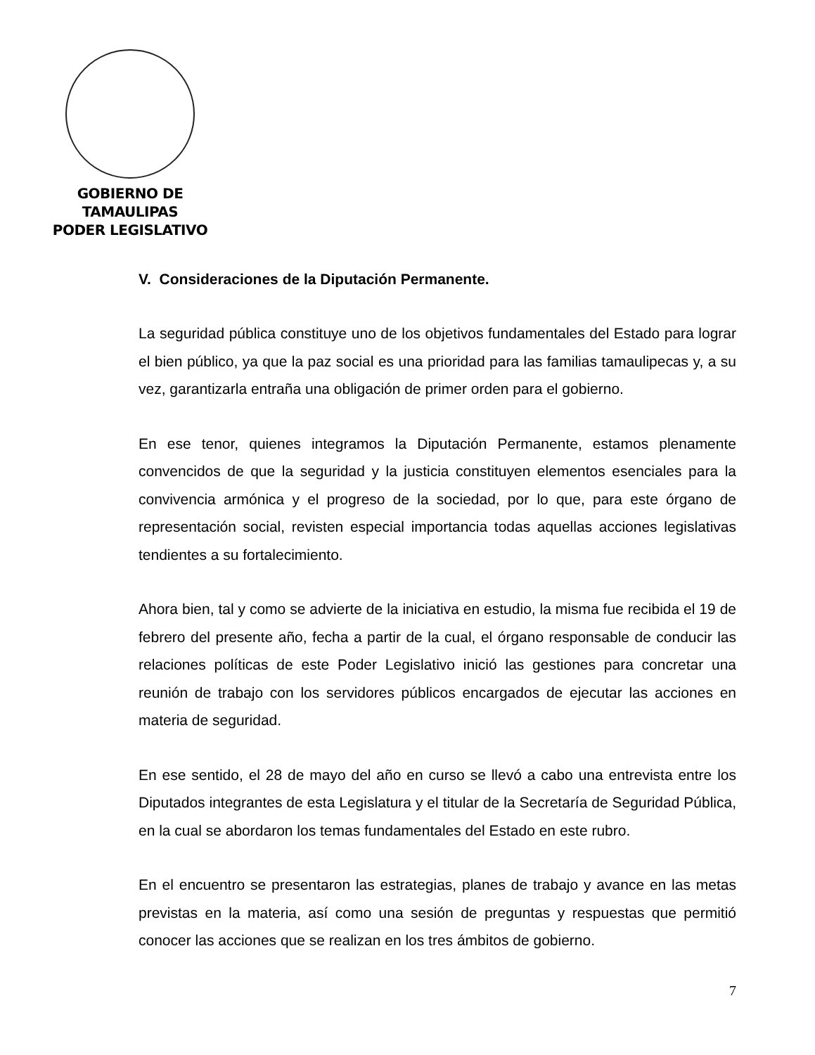GOBIERNO DE TAMAULIPAS
PODER LEGISLATIVO
V. Consideraciones de la Diputación Permanente.
La seguridad pública constituye uno de los objetivos fundamentales del Estado para lograr el bien público, ya que la paz social es una prioridad para las familias tamaulipecas y, a su vez, garantizarla entraña una obligación de primer orden para el gobierno.
En ese tenor, quienes integramos la Diputación Permanente, estamos plenamente convencidos de que la seguridad y la justicia constituyen elementos esenciales para la convivencia armónica y el progreso de la sociedad, por lo que, para este órgano de representación social, revisten especial importancia todas aquellas acciones legislativas tendientes a su fortalecimiento.
Ahora bien, tal y como se advierte de la iniciativa en estudio, la misma fue recibida el 19 de febrero del presente año, fecha a partir de la cual, el órgano responsable de conducir las relaciones políticas de este Poder Legislativo inició las gestiones para concretar una reunión de trabajo con los servidores públicos encargados de ejecutar las acciones en materia de seguridad.
En ese sentido, el 28 de mayo del año en curso se llevó a cabo una entrevista entre los Diputados integrantes de esta Legislatura y el titular de la Secretaría de Seguridad Pública, en la cual se abordaron los temas fundamentales del Estado en este rubro.
En el encuentro se presentaron las estrategias, planes de trabajo y avance en las metas previstas en la materia, así como una sesión de preguntas y respuestas que permitió conocer las acciones que se realizan en los tres ámbitos de gobierno.
7